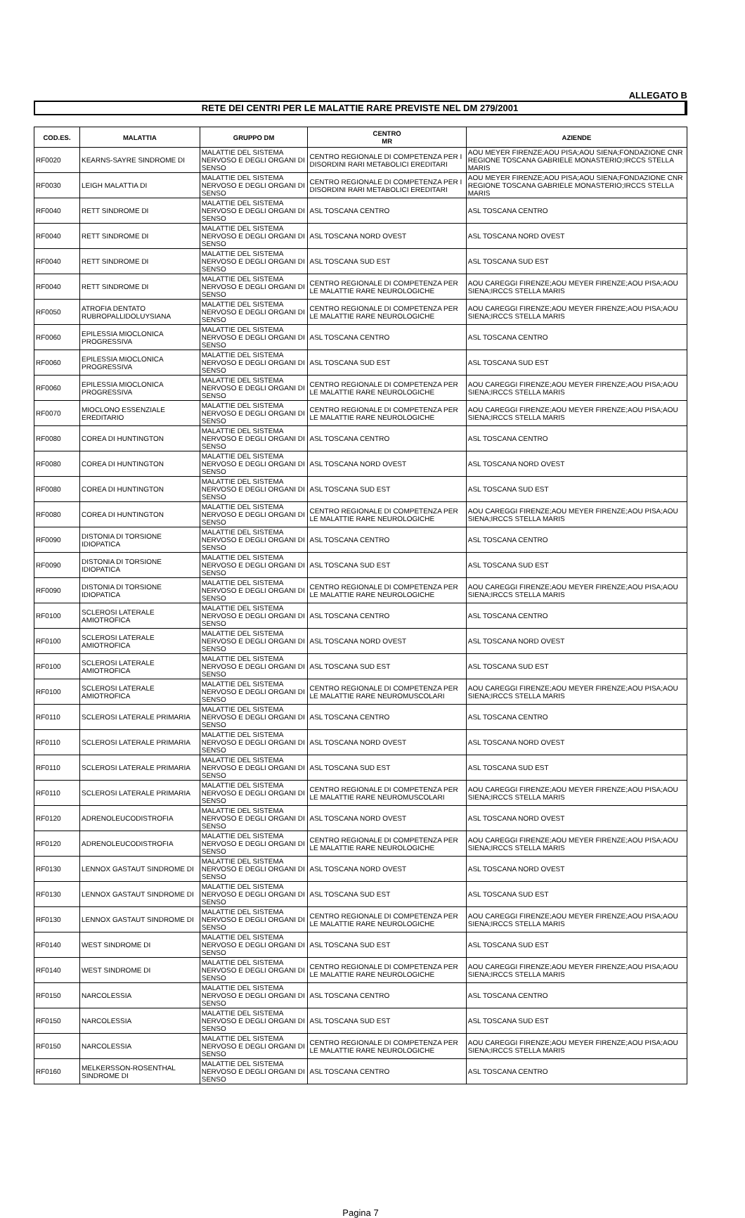ALLEGATO B
RETE DEI CENTRI PER LE MALATTIE RARE PREVISTE NEL DM 279/2001
| COD.ES. | MALATTIA | GRUPPO DM | CENTRO MR | AZIENDE |
| --- | --- | --- | --- | --- |
| RF0020 | KEARNS-SAYRE SINDROME DI | MALATTIE DEL SISTEMA NERVOSO E DEGLI ORGANI DI SENSO | CENTRO REGIONALE DI COMPETENZA PER I DISORDINI RARI METABOLICI EREDITARI | AOU MEYER FIRENZE;AOU PISA;AOU SIENA;FONDAZIONE CNR REGIONE TOSCANA GABRIELE MONASTERIO;IRCCS STELLA MARIS |
| RF0030 | LEIGH MALATTIA DI | MALATTIE DEL SISTEMA NERVOSO E DEGLI ORGANI DI SENSO | CENTRO REGIONALE DI COMPETENZA PER I DISORDINI RARI METABOLICI EREDITARI | AOU MEYER FIRENZE;AOU PISA;AOU SIENA;FONDAZIONE CNR REGIONE TOSCANA GABRIELE MONASTERIO;IRCCS STELLA MARIS |
| RF0040 | RETT SINDROME DI | MALATTIE DEL SISTEMA NERVOSO E DEGLI ORGANI DI SENSO | ASL TOSCANA CENTRO | ASL TOSCANA CENTRO |
| RF0040 | RETT SINDROME DI | MALATTIE DEL SISTEMA NERVOSO E DEGLI ORGANI DI SENSO | ASL TOSCANA NORD OVEST | ASL TOSCANA NORD OVEST |
| RF0040 | RETT SINDROME DI | MALATTIE DEL SISTEMA NERVOSO E DEGLI ORGANI DI SENSO | ASL TOSCANA SUD EST | ASL TOSCANA SUD EST |
| RF0040 | RETT SINDROME DI | MALATTIE DEL SISTEMA NERVOSO E DEGLI ORGANI DI SENSO | CENTRO REGIONALE DI COMPETENZA PER LE MALATTIE RARE NEUROLOGICHE | AOU CAREGGI FIRENZE;AOU MEYER FIRENZE;AOU PISA;AOU SIENA;IRCCS STELLA MARIS |
| RF0050 | ATROFIA DENTATO RUBROPALLIDOLUYSIANA | MALATTIE DEL SISTEMA NERVOSO E DEGLI ORGANI DI SENSO | CENTRO REGIONALE DI COMPETENZA PER LE MALATTIE RARE NEUROLOGICHE | AOU CAREGGI FIRENZE;AOU MEYER FIRENZE;AOU PISA;AOU SIENA;IRCCS STELLA MARIS |
| RF0060 | EPILESSIA MIOCLONICA PROGRESSIVA | MALATTIE DEL SISTEMA NERVOSO E DEGLI ORGANI DI SENSO | ASL TOSCANA CENTRO | ASL TOSCANA CENTRO |
| RF0060 | EPILESSIA MIOCLONICA PROGRESSIVA | MALATTIE DEL SISTEMA NERVOSO E DEGLI ORGANI DI SENSO | ASL TOSCANA SUD EST | ASL TOSCANA SUD EST |
| RF0060 | EPILESSIA MIOCLONICA PROGRESSIVA | MALATTIE DEL SISTEMA NERVOSO E DEGLI ORGANI DI SENSO | CENTRO REGIONALE DI COMPETENZA PER LE MALATTIE RARE NEUROLOGICHE | AOU CAREGGI FIRENZE;AOU MEYER FIRENZE;AOU PISA;AOU SIENA;IRCCS STELLA MARIS |
| RF0070 | MIOCLONO ESSENZIALE EREDITARIO | MALATTIE DEL SISTEMA NERVOSO E DEGLI ORGANI DI SENSO | CENTRO REGIONALE DI COMPETENZA PER LE MALATTIE RARE NEUROLOGICHE | AOU CAREGGI FIRENZE;AOU MEYER FIRENZE;AOU PISA;AOU SIENA;IRCCS STELLA MARIS |
| RF0080 | COREA DI HUNTINGTON | MALATTIE DEL SISTEMA NERVOSO E DEGLI ORGANI DI SENSO | ASL TOSCANA CENTRO | ASL TOSCANA CENTRO |
| RF0080 | COREA DI HUNTINGTON | MALATTIE DEL SISTEMA NERVOSO E DEGLI ORGANI DI SENSO | ASL TOSCANA NORD OVEST | ASL TOSCANA NORD OVEST |
| RF0080 | COREA DI HUNTINGTON | MALATTIE DEL SISTEMA NERVOSO E DEGLI ORGANI DI SENSO | ASL TOSCANA SUD EST | ASL TOSCANA SUD EST |
| RF0080 | COREA DI HUNTINGTON | MALATTIE DEL SISTEMA NERVOSO E DEGLI ORGANI DI SENSO | CENTRO REGIONALE DI COMPETENZA PER LE MALATTIE RARE NEUROLOGICHE | AOU CAREGGI FIRENZE;AOU MEYER FIRENZE;AOU PISA;AOU SIENA;IRCCS STELLA MARIS |
| RF0090 | DISTONIA DI TORSIONE IDIOPATICA | MALATTIE DEL SISTEMA NERVOSO E DEGLI ORGANI DI SENSO | ASL TOSCANA CENTRO | ASL TOSCANA CENTRO |
| RF0090 | DISTONIA DI TORSIONE IDIOPATICA | MALATTIE DEL SISTEMA NERVOSO E DEGLI ORGANI DI SENSO | ASL TOSCANA SUD EST | ASL TOSCANA SUD EST |
| RF0090 | DISTONIA DI TORSIONE IDIOPATICA | MALATTIE DEL SISTEMA NERVOSO E DEGLI ORGANI DI SENSO | CENTRO REGIONALE DI COMPETENZA PER LE MALATTIE RARE NEUROLOGICHE | AOU CAREGGI FIRENZE;AOU MEYER FIRENZE;AOU PISA;AOU SIENA;IRCCS STELLA MARIS |
| RF0100 | SCLEROSI LATERALE AMIOTROFICA | MALATTIE DEL SISTEMA NERVOSO E DEGLI ORGANI DI SENSO | ASL TOSCANA CENTRO | ASL TOSCANA CENTRO |
| RF0100 | SCLEROSI LATERALE AMIOTROFICA | MALATTIE DEL SISTEMA NERVOSO E DEGLI ORGANI DI SENSO | ASL TOSCANA NORD OVEST | ASL TOSCANA NORD OVEST |
| RF0100 | SCLEROSI LATERALE AMIOTROFICA | MALATTIE DEL SISTEMA NERVOSO E DEGLI ORGANI DI SENSO | ASL TOSCANA SUD EST | ASL TOSCANA SUD EST |
| RF0100 | SCLEROSI LATERALE AMIOTROFICA | MALATTIE DEL SISTEMA NERVOSO E DEGLI ORGANI DI SENSO | CENTRO REGIONALE DI COMPETENZA PER LE MALATTIE RARE NEUROMUSCOLARI | AOU CAREGGI FIRENZE;AOU MEYER FIRENZE;AOU PISA;AOU SIENA;IRCCS STELLA MARIS |
| RF0110 | SCLEROSI LATERALE PRIMARIA | MALATTIE DEL SISTEMA NERVOSO E DEGLI ORGANI DI SENSO | ASL TOSCANA CENTRO | ASL TOSCANA CENTRO |
| RF0110 | SCLEROSI LATERALE PRIMARIA | MALATTIE DEL SISTEMA NERVOSO E DEGLI ORGANI DI SENSO | ASL TOSCANA NORD OVEST | ASL TOSCANA NORD OVEST |
| RF0110 | SCLEROSI LATERALE PRIMARIA | MALATTIE DEL SISTEMA NERVOSO E DEGLI ORGANI DI SENSO | ASL TOSCANA SUD EST | ASL TOSCANA SUD EST |
| RF0110 | SCLEROSI LATERALE PRIMARIA | MALATTIE DEL SISTEMA NERVOSO E DEGLI ORGANI DI SENSO | CENTRO REGIONALE DI COMPETENZA PER LE MALATTIE RARE NEUROMUSCOLARI | AOU CAREGGI FIRENZE;AOU MEYER FIRENZE;AOU PISA;AOU SIENA;IRCCS STELLA MARIS |
| RF0120 | ADRENOLEUCODISTROFIA | MALATTIE DEL SISTEMA NERVOSO E DEGLI ORGANI DI SENSO | ASL TOSCANA NORD OVEST | ASL TOSCANA NORD OVEST |
| RF0120 | ADRENOLEUCODISTROFIA | MALATTIE DEL SISTEMA NERVOSO E DEGLI ORGANI DI SENSO | CENTRO REGIONALE DI COMPETENZA PER LE MALATTIE RARE NEUROLOGICHE | AOU CAREGGI FIRENZE;AOU MEYER FIRENZE;AOU PISA;AOU SIENA;IRCCS STELLA MARIS |
| RF0130 | LENNOX GASTAUT SINDROME DI | MALATTIE DEL SISTEMA NERVOSO E DEGLI ORGANI DI SENSO | ASL TOSCANA NORD OVEST | ASL TOSCANA NORD OVEST |
| RF0130 | LENNOX GASTAUT SINDROME DI | MALATTIE DEL SISTEMA NERVOSO E DEGLI ORGANI DI SENSO | ASL TOSCANA SUD EST | ASL TOSCANA SUD EST |
| RF0130 | LENNOX GASTAUT SINDROME DI | MALATTIE DEL SISTEMA NERVOSO E DEGLI ORGANI DI SENSO | CENTRO REGIONALE DI COMPETENZA PER LE MALATTIE RARE NEUROLOGICHE | AOU CAREGGI FIRENZE;AOU MEYER FIRENZE;AOU PISA;AOU SIENA;IRCCS STELLA MARIS |
| RF0140 | WEST SINDROME DI | MALATTIE DEL SISTEMA NERVOSO E DEGLI ORGANI DI SENSO | ASL TOSCANA SUD EST | ASL TOSCANA SUD EST |
| RF0140 | WEST SINDROME DI | MALATTIE DEL SISTEMA NERVOSO E DEGLI ORGANI DI SENSO | CENTRO REGIONALE DI COMPETENZA PER LE MALATTIE RARE NEUROLOGICHE | AOU CAREGGI FIRENZE;AOU MEYER FIRENZE;AOU PISA;AOU SIENA;IRCCS STELLA MARIS |
| RF0150 | NARCOLESSIA | MALATTIE DEL SISTEMA NERVOSO E DEGLI ORGANI DI SENSO | ASL TOSCANA CENTRO | ASL TOSCANA CENTRO |
| RF0150 | NARCOLESSIA | MALATTIE DEL SISTEMA NERVOSO E DEGLI ORGANI DI SENSO | ASL TOSCANA SUD EST | ASL TOSCANA SUD EST |
| RF0150 | NARCOLESSIA | MALATTIE DEL SISTEMA NERVOSO E DEGLI ORGANI DI SENSO | CENTRO REGIONALE DI COMPETENZA PER LE MALATTIE RARE NEUROLOGICHE | AOU CAREGGI FIRENZE;AOU MEYER FIRENZE;AOU PISA;AOU SIENA;IRCCS STELLA MARIS |
| RF0160 | MELKERSSON-ROSENTHAL SINDROME DI | MALATTIE DEL SISTEMA NERVOSO E DEGLI ORGANI DI SENSO | ASL TOSCANA CENTRO | ASL TOSCANA CENTRO |
Pagina 7